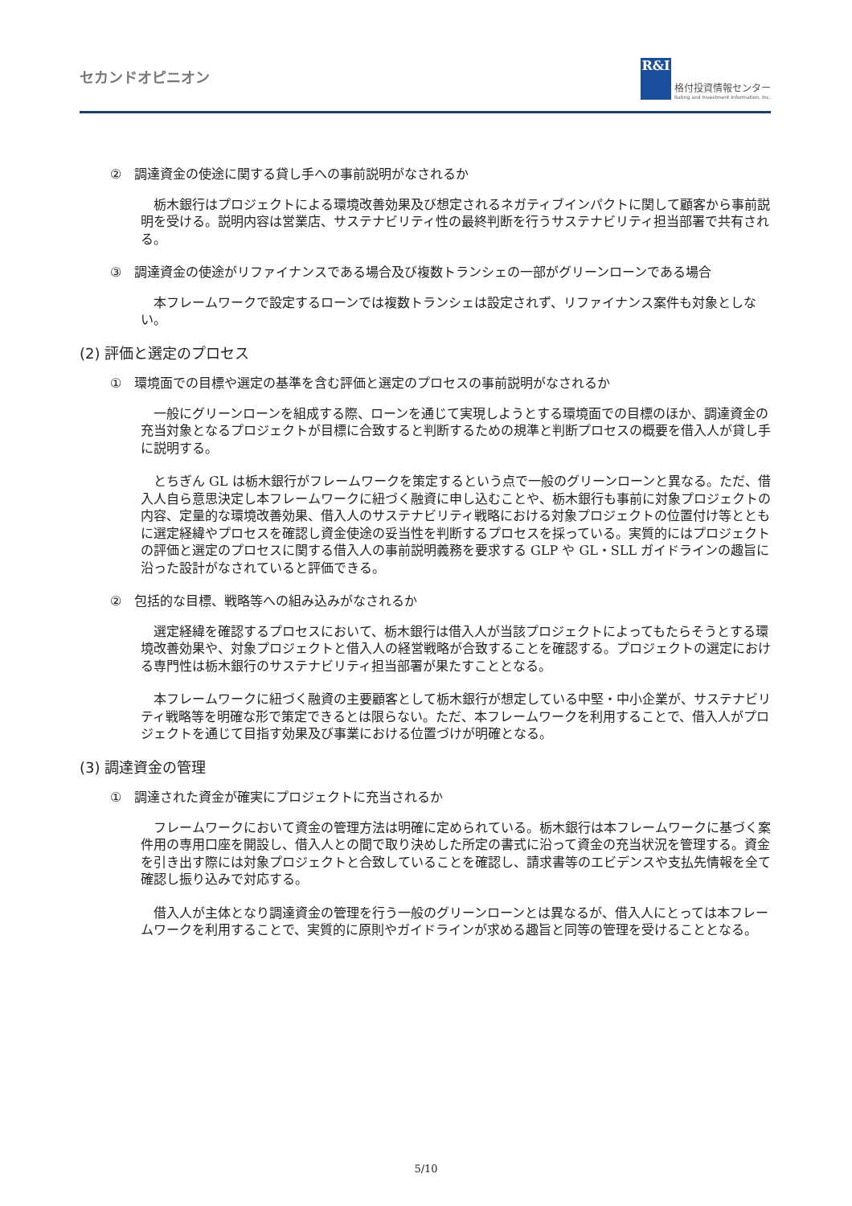セカンドオピニオン
R&I
格付投資情報センター
Rating and Investment Information, Inc.
②　調達資金の使途に関する貸し手への事前説明がなされるか
栃木銀行はプロジェクトによる環境改善効果及び想定されるネガティブインパクトに関して顧客から事前説明を受ける。説明内容は営業店、サステナビリティ性の最終判断を行うサステナビリティ担当部署で共有される。
③　調達資金の使途がリファイナンスである場合及び複数トランシェの一部がグリーンローンである場合
本フレームワークで設定するローンでは複数トランシェは設定されず、リファイナンス案件も対象としない。
(2) 評価と選定のプロセス
①　環境面での目標や選定の基準を含む評価と選定のプロセスの事前説明がなされるか
一般にグリーンローンを組成する際、ローンを通じて実現しようとする環境面での目標のほか、調達資金の充当対象となるプロジェクトが目標に合致すると判断するための規準と判断プロセスの概要を借入人が貸し手に説明する。
とちぎん GL は栃木銀行がフレームワークを策定するという点で一般のグリーンローンと異なる。ただ、借入人自ら意思決定し本フレームワークに紐づく融資に申し込むことや、栃木銀行も事前に対象プロジェクトの内容、定量的な環境改善効果、借入人のサステナビリティ戦略における対象プロジェクトの位置付け等とともに選定経緯やプロセスを確認し資金使途の妥当性を判断するプロセスを採っている。実質的にはプロジェクトの評価と選定のプロセスに関する借入人の事前説明義務を要求する GLP や GL・SLL ガイドラインの趣旨に沿った設計がなされていると評価できる。
②　包括的な目標、戦略等への組み込みがなされるか
選定経緯を確認するプロセスにおいて、栃木銀行は借入人が当該プロジェクトによってもたらそうとする環境改善効果や、対象プロジェクトと借入人の経営戦略が合致することを確認する。プロジェクトの選定における専門性は栃木銀行のサステナビリティ担当部署が果たすこととなる。
本フレームワークに紐づく融資の主要顧客として栃木銀行が想定している中堅・中小企業が、サステナビリティ戦略等を明確な形で策定できるとは限らない。ただ、本フレームワークを利用することで、借入人がプロジェクトを通じて目指す効果及び事業における位置づけが明確となる。
(3) 調達資金の管理
①　調達された資金が確実にプロジェクトに充当されるか
フレームワークにおいて資金の管理方法は明確に定められている。栃木銀行は本フレームワークに基づく案件用の専用口座を開設し、借入人との間で取り決めした所定の書式に沿って資金の充当状況を管理する。資金を引き出す際には対象プロジェクトと合致していることを確認し、請求書等のエビデンスや支払先情報を全て確認し振り込みで対応する。
借入人が主体となり調達資金の管理を行う一般のグリーンローンとは異なるが、借入人にとっては本フレームワークを利用することで、実質的に原則やガイドラインが求める趣旨と同等の管理を受けることとなる。
5/10